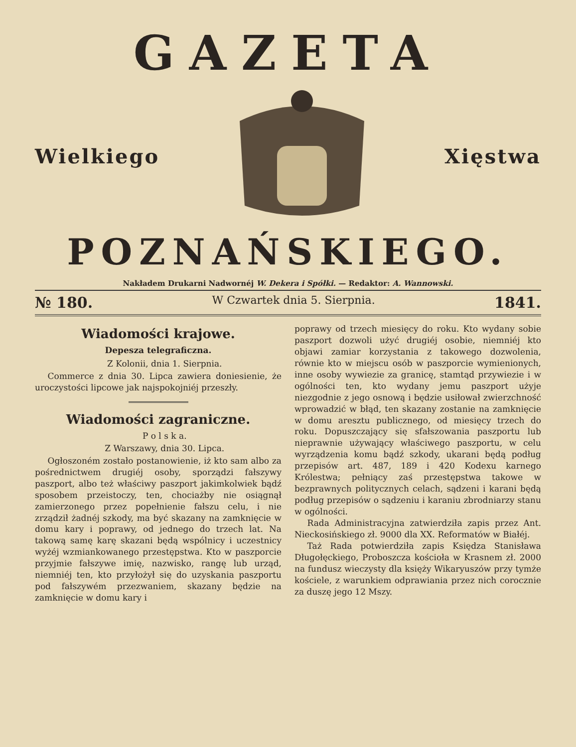GAZETA
Wielkiego Xięstwa
POZNAŃSKIEGO.
Nakładem Drukarni Nadwornéj W. Dekera i Spółki. — Redaktor: A. Wannowski.
№ 180. W Czwartek dnia 5. Sierpnia. 1841.
Wiadomości krajowe.
Depesza telegraficzna.
Z Kolonii, dnia 1. Sierpnia.
Commerce z dnia 30. Lipca zawiera doniesienie, że uroczystości lipcowe jak najspokojniéj przeszły.
Wiadomości zagraniczne.
P o l s k a.
Z Warszawy, dnia 30. Lipca.
Ogłoszoném zostało postanowienie, iż kto sam albo za pośrednictwem drugiéj osoby, sporządzi fałszywy paszport, albo też właściwy paszport jakimkolwiek bądź sposobem przeistoczy, ten, chociażby nie osiągnął zamierzonego przez popełnienie fałszu celu, i nie zrządził żadnéj szkody, ma być skazany na zamknięcie w domu kary i poprawy, od jednego do trzech lat. Na takową samę karę skazani będą wspólnicy i uczestnicy wyżéj wzmiankowanego przestępstwa. Kto w paszporcie przyjmie fałszywe imię, nazwisko, rangę lub urząd, niemniéj ten, kto przyłożył się do uzyskania paszportu pod fałszywém przezwaniem, skazany będzie na zamknięcie w domu kary i
poprawy od trzech miesięcy do roku. Kto wydany sobie paszport dozwoli użyć drugiéj osobie, niemniéj kto objawi zamiar korzystania z takowego dozwolenia, równie kto w miejscu osób w paszporcie wymienionych, inne osoby wywiezie za granicę, stamtąd przywiezie i w ogólności ten, kto wydany jemu paszport użyje niezgodnie z jego osnową i będzie usiłował zwierzchność wprowadzić w błąd, ten skazany zostanie na zamknięcie w domu aresztu publicznego, od miesięcy trzech do roku. Dopuszczający się sfałszowania paszportu lub nieprawnie używający właściwego paszportu, w celu wyrządzenia komu bądź szkody, ukarani będą podług przepisów art. 487, 189 i 420 Kodexu karnego Królestwa; pełniący zaś przestępstwa takowe w bezprawnych politycznych celach, sądzeni i karani będą podług przepisów o sądzeniu i karaniu zbrodniarzy stanu w ogólności.
Rada Administracyjna zatwierdziła zapis przez Ant. Nieckosińskiego zł. 9000 dla XX. Reformatów w Białéj.
Taż Rada potwierdziła zapis Księdza Stanisława Długołęckiego, Proboszcza kościoła w Krasnem zł. 2000 na fundusz wieczysty dla księży Wikaryuszów przy tymże kościele, z warunkiem odprawiania przez nich corocznie za duszę jego 12 Mszy.